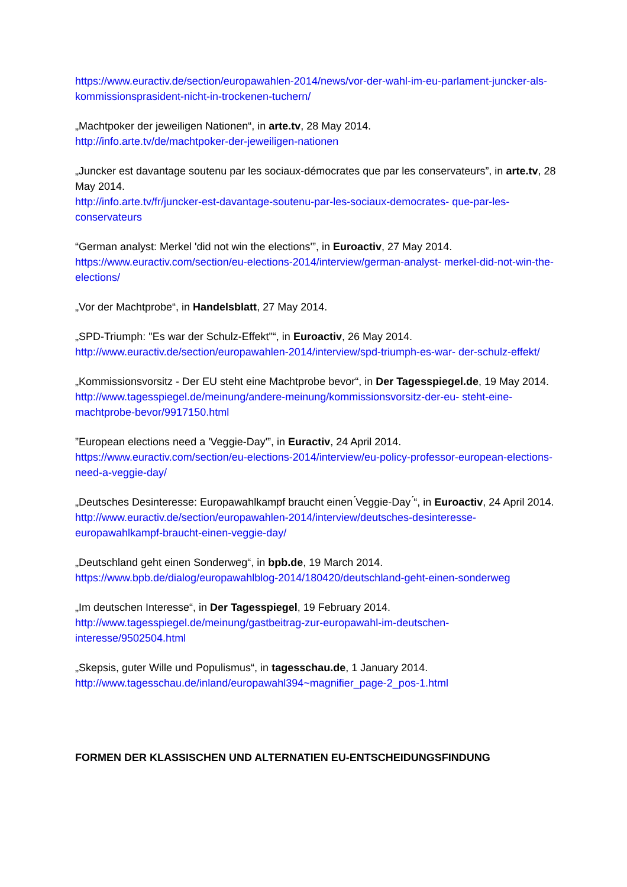https://www.euractiv.de/section/europawahlen-2014/news/vor-der-wahl-im-eu-parlament-juncker-als-kommissionsprasident-nicht-in-trockenen-tuchern/
„Machtpoker der jeweiligen Nationen“, in arte.tv, 28 May 2014.
http://info.arte.tv/de/machtpoker-der-jeweiligen-nationen
„Juncker est davantage soutenu par les sociaux-démocrates que par les conservateurs”, in arte.tv, 28 May 2014.
http://info.arte.tv/fr/juncker-est-davantage-soutenu-par-les-sociaux-democrates- que-par-les-conservateurs
“German analyst: Merkel 'did not win the elections'”, in Euroactiv, 27 May 2014.
https://www.euractiv.com/section/eu-elections-2014/interview/german-analyst- merkel-did-not-win-the-elections/
„Vor der Machtprobe“, in Handelsblatt, 27 May 2014.
„SPD-Triumph: "Es war der Schulz-Effekt"“, in Euroactiv, 26 May 2014.
http://www.euractiv.de/section/europawahlen-2014/interview/spd-triumph-es-war- der-schulz-effekt/
„Kommissionsvorsitz - Der EU steht eine Machtprobe bevor“, in Der Tagesspiegel.de, 19 May 2014.
http://www.tagesspiegel.de/meinung/andere-meinung/kommissionsvorsitz-der-eu- steht-eine-machtprobe-bevor/9917150.html
”European elections need a 'Veggie-Day'”, in Euractiv, 24 April 2014.
https://www.euractiv.com/section/eu-elections-2014/interview/eu-policy-professor-european-elections-need-a-veggie-day/
„Deutsches Desinteresse: Europawahlkampf braucht einen ́Veggie-Day ́“, in Euroactiv, 24 April 2014. http://www.euractiv.de/section/europawahlen-2014/interview/deutsches-desinteresse-europawahlkampf-braucht-einen-veggie-day/
„Deutschland geht einen Sonderweg“, in bpb.de, 19 March 2014.
https://www.bpb.de/dialog/europawahlblog-2014/180420/deutschland-geht-einen-sonderweg
„Im deutschen Interesse“, in Der Tagesspiegel, 19 February 2014.
http://www.tagesspiegel.de/meinung/gastbeitrag-zur-europawahl-im-deutschen-interesse/9502504.html
„Skepsis, guter Wille und Populismus“, in tagesschau.de, 1 January 2014.
http://www.tagesschau.de/inland/europawahl394~magnifier_page-2_pos-1.html
FORMEN DER KLASSISCHEN UND ALTERNATIEN EU-ENTSCHEIDUNGSFINDUNG